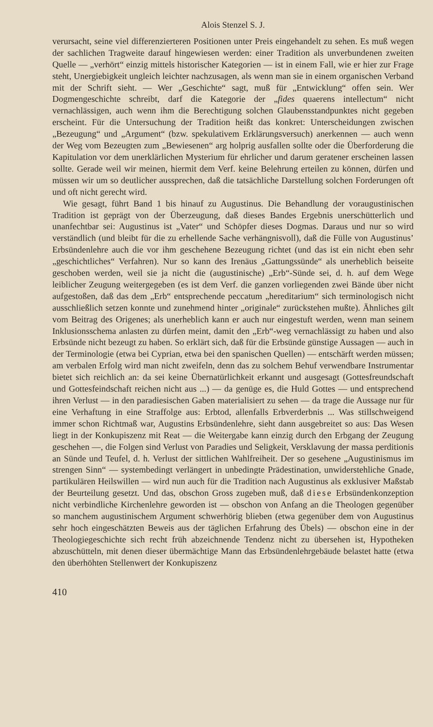Alois Stenzel S. J.
verursacht, seine viel differenzierteren Positionen unter Preis eingehandelt zu sehen. Es muß wegen der sachlichen Tragweite darauf hingewiesen werden: einer Tradition als unverbundenen zweiten Quelle — „verhört“ einzig mittels historischer Kategorien — ist in einem Fall, wie er hier zur Frage steht, Unergiebigkeit ungleich leichter nachzusagen, als wenn man sie in einem organischen Verband mit der Schrift sieht. — Wer „Geschichte“ sagt, muß für „Entwicklung“ offen sein. Wer Dogmengeschichte schreibt, darf die Kategorie der „fides quaerens intellectum“ nicht vernachlässigen, auch wenn ihm die Berechtigung solchen Glaubensstandpunktes nicht gegeben erscheint. Für die Untersuchung der Tradition heißt das konkret: Unterscheidungen zwischen „Bezeugung“ und „Argument“ (bzw. spekulativem Erklärungsversuch) anerkennen — auch wenn der Weg vom Bezeugten zum „Bewiesenen“ arg holprig ausfallen sollte oder die Überforderung die Kapitulation vor dem unerklärlichen Mysterium für ehrlicher und darum geratener erscheinen lassen sollte. Gerade weil wir meinen, hiermit dem Verf. keine Belehrung erteilen zu können, dürfen und müssen wir um so deutlicher aussprechen, daß die tatsächliche Darstellung solchen Forderungen oft und oft nicht gerecht wird.
Wie gesagt, führt Band 1 bis hinauf zu Augustinus. Die Behandlung der voraugustinischen Tradition ist geprägt von der Überzeugung, daß dieses Bandes Ergebnis unerschütterlich und unanfechtbar sei: Augustinus ist „Vater“ und Schöpfer dieses Dogmas. Daraus und nur so wird verständlich (und bleibt für die zu erhellende Sache verhängnisvoll), daß die Fülle von Augustinus’ Erbsündenlehre auch die vor ihm geschehene Bezeugung richtet (und das ist ein nicht eben sehr „geschichtliches“ Verfahren). Nur so kann des Irenäus „Gattungssünde“ als unerheblich beiseite geschoben werden, weil sie ja nicht die (augustinische) „Erb“-Sünde sei, d. h. auf dem Wege leiblicher Zeugung weitergegeben (es ist dem Verf. die ganzen vorliegenden zwei Bände über nicht aufgestoßen, daß das dem „Erb“ entsprechende peccatum „hereditarium“ sich terminologisch nicht ausschließlich setzen konnte und zunehmend hinter „originale“ zurückstehen mußte). Ähnliches gilt vom Beitrag des Origenes; als unerheblich kann er auch nur eingestuft werden, wenn man seinem Inklusionsschema anlasten zu dürfen meint, damit den „Erb“-weg vernachlässigt zu haben und also Erbsünde nicht bezeugt zu haben. So erklärt sich, daß für die Erbsünde günstige Aussagen — auch in der Terminologie (etwa bei Cyprian, etwa bei den spanischen Quellen) — entschärft werden müssen; am verbalen Erfolg wird man nicht zweifeln, denn das zu solchem Behuf verwendbare Instrumentar bietet sich reichlich an: da sei keine Übernatürlichkeit erkannt und ausgesagt (Gottesfreundschaft und Gottesfeindschaft reichen nicht aus ...) — da genüge es, die Huld Gottes — und entsprechend ihren Verlust — in den paradiesischen Gaben materialisiert zu sehen — da trage die Aussage nur für eine Verhaftung in eine Straffolge aus: Erbtod, allenfalls Erbverderbnis ... Was stillschweigend immer schon Richtmaß war, Augustins Erbsündenlehre, sieht dann ausgebreitet so aus: Das Wesen liegt in der Konkupiszenz mit Reat — die Weitergabe kann einzig durch den Erbgang der Zeugung geschehen —, die Folgen sind Verlust von Paradies und Seligkeit, Versklavung der massa perditionis an Sünde und Teufel, d. h. Verlust der sittlichen Wahlfreiheit. Der so gesehene „Augustinismus im strengen Sinn“ — systembedingt verlängert in unbedingte Prädestination, unwiderstehliche Gnade, partikulären Heilswillen — wird nun auch für die Tradition nach Augustinus als exklusiver Maßstab der Beurteilung gesetzt. Und das, obschon Gross zugeben muß, daß diese Erbsündenkonzeption nicht verbindliche Kirchenlehre geworden ist — obschon von Anfang an die Theologen gegenüber so manchem augustinischem Argument schwerhörig blieben (etwa gegenüber dem von Augustinus sehr hoch eingeschätzten Beweis aus der täglichen Erfahrung des Übels) — obschon eine in der Theologiegeschichte sich recht früh abzeichnende Tendenz nicht zu übersehen ist, Hypotheken abzuschütteln, mit denen dieser übermächtige Mann das Erbsündenlehrgebäude belastet hatte (etwa den überhöhten Stellenwert der Konkupiszenz
410